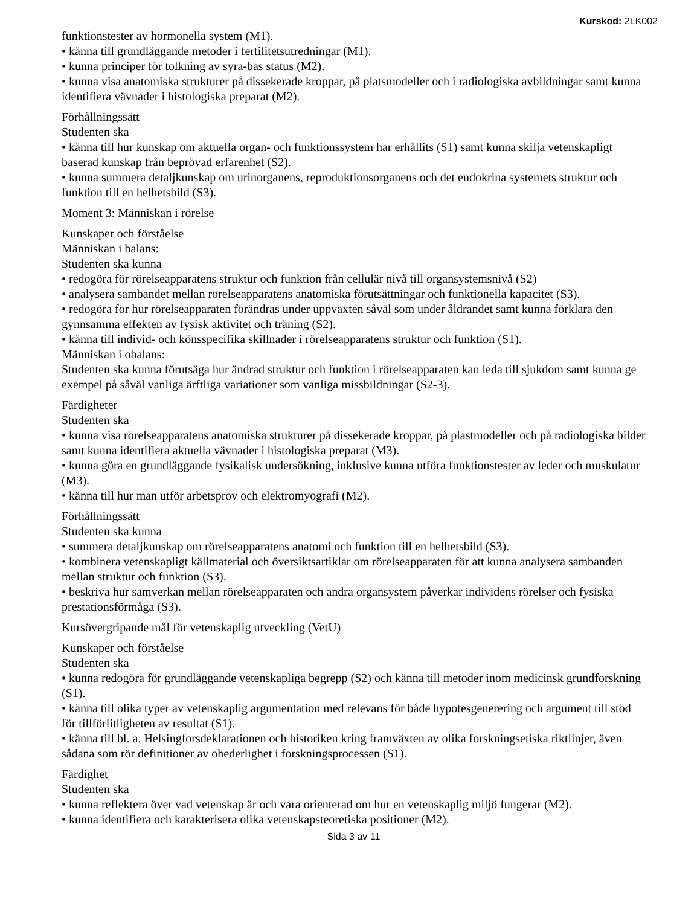Kurskod: 2LK002
funktionstester av hormonella system (M1).
• känna till grundläggande metoder i fertilitetsutredningar (M1).
• kunna principer för tolkning av syra-bas status (M2).
• kunna visa anatomiska strukturer på dissekerade kroppar, på platsmodeller och i radiologiska avbildningar samt kunna identifiera vävnader i histologiska preparat (M2).
Förhållningssätt
Studenten ska
• känna till hur kunskap om aktuella organ- och funktionssystem har erhållits (S1) samt kunna skilja vetenskapligt baserad kunskap från beprövad erfarenhet (S2).
• kunna summera detaljkunskap om urinorganens, reproduktionsorganens och det endokrina systemets struktur och funktion till en helhetsbild (S3).
Moment 3: Människan i rörelse
Kunskaper och förståelse
Människan i balans:
Studenten ska kunna
• redogöra för rörelseapparatens struktur och funktion från cellulär nivå till organsystemsnivå (S2)
• analysera sambandet mellan rörelseapparatens anatomiska förutsättningar och funktionella kapacitet (S3).
• redogöra för hur rörelseapparaten förändras under uppväxten såväl som under åldrandet samt kunna förklara den gynnsamma effekten av fysisk aktivitet och träning (S2).
• känna till individ- och könsspecifika skillnader i rörelseapparatens struktur och funktion (S1).
Människan i obalans:
Studenten ska kunna förutsäga hur ändrad struktur och funktion i rörelseapparaten kan leda till sjukdom samt kunna ge exempel på såväl vanliga ärftliga variationer som vanliga missbildningar (S2-3).
Färdigheter
Studenten ska
• kunna visa rörelseapparatens anatomiska strukturer på dissekerade kroppar, på plastmodeller och på radiologiska bilder samt kunna identifiera aktuella vävnader i histologiska preparat (M3).
• kunna göra en grundläggande fysikalisk undersökning, inklusive kunna utföra funktionstester av leder och muskulatur (M3).
• känna till hur man utför arbetsprov och elektromyografi (M2).
Förhållningssätt
Studenten ska kunna
• summera detaljkunskap om rörelseapparatens anatomi och funktion till en helhetsbild (S3).
• kombinera vetenskapligt källmaterial och översiktsartiklar om rörelseapparaten för att kunna analysera sambanden mellan struktur och funktion (S3).
• beskriva hur samverkan mellan rörelseapparaten och andra organsystem påverkar individens rörelser och fysiska prestationsförmåga (S3).
Kursövergripande mål för vetenskaplig utveckling (VetU)
Kunskaper och förståelse
Studenten ska
• kunna redogöra för grundläggande vetenskapliga begrepp (S2) och känna till metoder inom medicinsk grundforskning (S1).
• känna till olika typer av vetenskaplig argumentation med relevans för både hypotesgenerering och argument till stöd för tillförlitligheten av resultat (S1).
• känna till bl. a. Helsingforsdeklarationen och historiken kring framväxten av olika forskningsetiska riktlinjer, även sådana som rör definitioner av ohederlighet i forskningsprocessen (S1).
Färdighet
Studenten ska
• kunna reflektera över vad vetenskap är och vara orienterad om hur en vetenskaplig miljö fungerar (M2).
• kunna identifiera och karakterisera olika vetenskapsteoretiska positioner (M2).
Sida 3 av 11